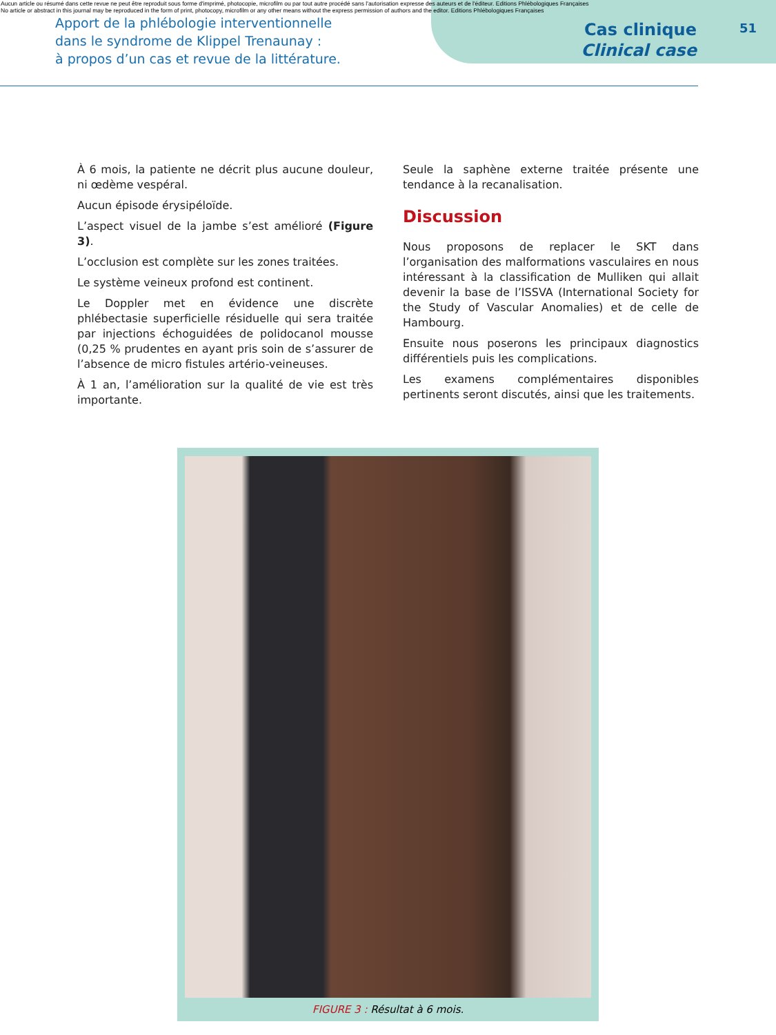Aucun article ou résumé dans cette revue ne peut être reproduit sous forme d'imprimé, photocopie, microfilm ou par tout autre procédé sans l'autorisation expresse des auteurs et de l'éditeur. Editions Phlébologiques Françaises
No article or abstract in this journal may be reproduced in the form of print, photocopy, microfilm or any other means without the express permission of authors and the editor. Editions Phlébologiques Françaises
Apport de la phlébologie interventionnelle
dans le syndrome de Klippel Trenaunay :
à propos d’un cas et revue de la littérature.
Cas clinique
Clinical case
51
À 6 mois, la patiente ne décrit plus aucune douleur, ni œdème vespéral.
Aucun épisode érysipéloïde.
L’aspect visuel de la jambe s’est amélioré (Figure 3).
L’occlusion est complète sur les zones traitées.
Le système veineux profond est continent.
Le Doppler met en évidence une discrète phlébectasie superficielle résiduelle qui sera traitée par injections échoguidées de polidocanol mousse (0,25 % prudentes en ayant pris soin de s’assurer de l’absence de micro fistules artério-veineuses.
À 1 an, l’amélioration sur la qualité de vie est très importante.
Seule la saphène externe traitée présente une tendance à la recanalisation.
Discussion
Nous proposons de replacer le SKT dans l’organisation des malformations vasculaires en nous intéressant à la classification de Mulliken qui allait devenir la base de l’ISSVA (International Society for the Study of Vascular Anomalies) et de celle de Hambourg.
Ensuite nous poserons les principaux diagnostics différentiels puis les complications.
Les examens complémentaires disponibles pertinents seront discutés, ainsi que les traitements.
FIGURE 3 : Résultat à 6 mois.